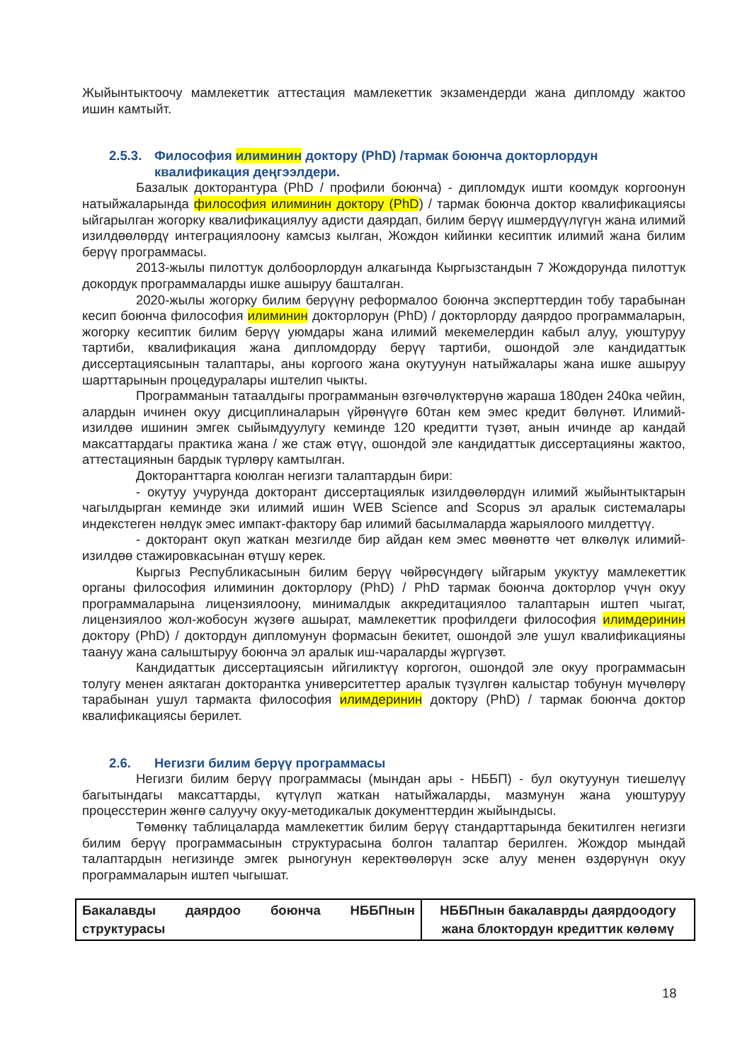Жыйынтыктоочу мамлекеттик аттестация мамлекеттик экзамендерди жана дипломду жактоо ишин камтыйт.
2.5.3. Философия илиминин доктору (PhD) /тармак боюнча докторлордун квалификация деңгээлдери.
Базалык докторантура (PhD / профили боюнча) - дипломдук ишти коомдук коргоонун натыйжаларында философия илиминин доктору (PhD) / тармак боюнча доктор квалификациясы ыйгарылган жогорку квалификациялуу адисти даярдап, билим берүү ишмердүүлүгүн жана илимий изилдөөлөрдү интеграциялоону камсыз кылган, Жождон кийинки кесиптик илимий жана билим берүү программасы.
2013-жылы пилоттук долбоорлордун алкагында Кыргызстандын 7 Жождорунда пилоттук докордук программаларды ишке ашыруу башталган.
2020-жылы жогорку билим берүүнү реформалоо боюнча эксперттердин тобу тарабынан кесип боюнча философия илиминин докторлорун (PhD) / докторлорду даярдоо программаларын, жогорку кесиптик билим берүү уюмдары жана илимий мекемелердин кабыл алуу, уюштуруу тартиби, квалификация жана дипломдорду берүү тартиби, ошондой эле кандидаттык диссертациясынын талаптары, аны коргоого жана окутуунун натыйжалары жана ишке ашыруу шарттарынын процедуралары иштелип чыкты.
Программанын татаалдыгы программанын өзгөчөлүктөрүнө жараша 180ден 240ка чейин, алардын ичинен окуу дисциплиналарын үйрөнүүгө 60тан кем эмес кредит бөлүнөт. Илимий-изилдөө ишинин эмгек сыйымдуулугу кеминде 120 кредитти түзөт, анын ичинде ар кандай максаттардагы практика жана / же стаж өтүү, ошондой эле кандидаттык диссертацияны жактоо, аттестациянын бардык түрлөрү камтылган.
Докторанттарга коюлган негизги талаптардын бири:
- окутуу учурунда докторант диссертациялык изилдөөлөрдүн илимий жыйынтыктарын чагылдырган кеминде эки илимий ишин WEB Science and Scopus эл аралык системалары индекстеген нөлдүк эмес импакт-фактору бар илимий басылмаларда жарыялоого милдеттүү.
- докторант окуп жаткан мезгилде бир айдан кем эмес мөөнөттө чет өлкөлүк илимий-изилдөө стажировкасынан өтүшү керек.
Кыргыз Республикасынын билим берүү чөйрөсүндөгү ыйгарым укуктуу мамлекеттик органы философия илиминин докторлору (PhD) / PhD тармак боюнча докторлор үчүн окуу программаларына лицензиялоону, минималдык аккредитациялоо талаптарын иштеп чыгат, лицензиялоо жол-жобосун жүзөгө ашырат, мамлекеттик профилдеги философия илимдеринин доктору (PhD) / доктордун дипломунун формасын бекитет, ошондой эле ушул квалификацияны таануу жана салыштыруу боюнча эл аралык иш-чараларды жүргүзөт.
Кандидаттык диссертациясын ийгиликтүү коргогон, ошондой эле окуу программасын толугу менен аяктаган докторантка университеттер аралык түзүлгөн калыстар тобунун мүчөлөрү тарабынан ушул тармакта философия илимдеринин доктору (PhD) / тармак боюнча доктор квалификациясы берилет.
2.6. Негизги билим берүү программасы
Негизги билим берүү программасы (мындан ары - НББП) - бул окутуунун тиешелүү багытындагы максаттарды, күтүлүп жаткан натыйжаларды, мазмунун жана уюштуруу процесстерин жөнгө салуучу окуу-методикалык документтердин жыйындысы.
Төмөнкү таблицаларда мамлекеттик билим берүү стандарттарында бекитилген негизги билим берүү программасынын структурасына болгон талаптар берилген. Жождор мындай талаптардын негизинде эмгек рыногунун керектөөлөрүн эске алуу менен өздөрүнүн окуу программаларын иштеп чыгышат.
| Бакалавды даярдоо боюнча НББПнын структурасы | НББПнын бакалаврды даярдоодогу жана блоктордун кредиттик көлөмү |
18